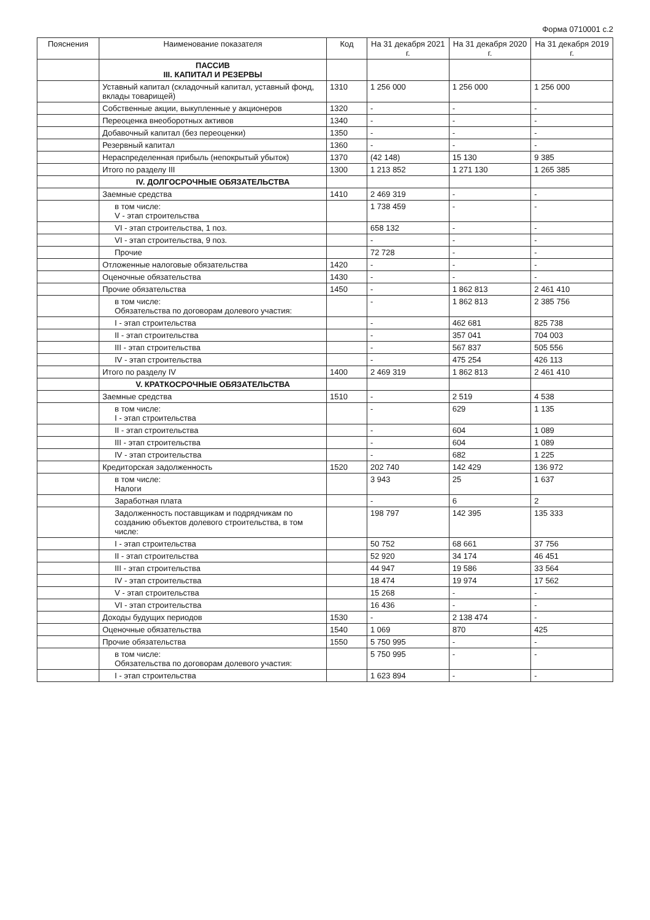Форма 0710001 с.2
| Пояснения | Наименование показателя | Код | На 31 декабря 2021 г. | На 31 декабря 2020 г. | На 31 декабря 2019 г. |
| --- | --- | --- | --- | --- | --- |
| | ПАССИВ III. КАПИТАЛ И РЕЗЕРВЫ | | | | |
| | Уставный капитал (складочный капитал, уставный фонд, вклады товарищей) | 1310 | 1 256 000 | 1 256 000 | 1 256 000 |
| | Собственные акции, выкупленные у акционеров | 1320 | - | - | - |
| | Переоценка внеоборотных активов | 1340 | - | - | - |
| | Добавочный капитал (без переоценки) | 1350 | - | - | - |
| | Резервный капитал | 1360 | - | - | - |
| | Нераспределенная прибыль (непокрытый убыток) | 1370 | (42 148) | 15 130 | 9 385 |
| | Итого по разделу III | 1300 | 1 213 852 | 1 271 130 | 1 265 385 |
| | IV. ДОЛГОСРОЧНЫЕ ОБЯЗАТЕЛЬСТВА | | | | |
| | Заемные средства | 1410 | 2 469 319 | - | - |
| | в том числе: V - этап строительства | | 1 738 459 | - | - |
| | VI - этап строительства, 1 поз. | | 658 132 | - | - |
| | VI - этап строительства, 9 поз. | | - | - | - |
| | Прочие | | 72 728 | - | - |
| | Отложенные налоговые обязательства | 1420 | - | - | - |
| | Оценочные обязательства | 1430 | - | - | - |
| | Прочие обязательства | 1450 | - | 1 862 813 | 2 461 410 |
| | в том числе: Обязательства по договорам долевого участия: | | - | 1 862 813 | 2 385 756 |
| | I - этап строительства | | - | 462 681 | 825 738 |
| | II - этап строительства | | - | 357 041 | 704 003 |
| | III - этап строительства | | - | 567 837 | 505 556 |
| | IV - этап строительства | | - | 475 254 | 426 113 |
| | Итого по разделу IV | 1400 | 2 469 319 | 1 862 813 | 2 461 410 |
| | V. КРАТКОСРОЧНЫЕ ОБЯЗАТЕЛЬСТВА | | | | |
| | Заемные средства | 1510 | - | 2 519 | 4 538 |
| | в том числе: I - этап строительства | | - | 629 | 1 135 |
| | II - этап строительства | | - | 604 | 1 089 |
| | III - этап строительства | | - | 604 | 1 089 |
| | IV - этап строительства | | - | 682 | 1 225 |
| | Кредиторская задолженность | 1520 | 202 740 | 142 429 | 136 972 |
| | в том числе: Налоги | | 3 943 | 25 | 1 637 |
| | Заработная плата | | - | 6 | 2 |
| | Задолженность поставщикам и подрядчикам по созданию объектов долевого строительства, в том числе: | | 198 797 | 142 395 | 135 333 |
| | I - этап строительства | | 50 752 | 68 661 | 37 756 |
| | II - этап строительства | | 52 920 | 34 174 | 46 451 |
| | III - этап строительства | | 44 947 | 19 586 | 33 564 |
| | IV - этап строительства | | 18 474 | 19 974 | 17 562 |
| | V - этап строительства | | 15 268 | - | - |
| | VI - этап строительства | | 16 436 | - | - |
| | Доходы будущих периодов | 1530 | - | 2 138 474 | - |
| | Оценочные обязательства | 1540 | 1 069 | 870 | 425 |
| | Прочие обязательства | 1550 | 5 750 995 | - | - |
| | в том числе: Обязательства по договорам долевого участия: | | 5 750 995 | - | - |
| | I - этап строительства | | 1 623 894 | - | - |